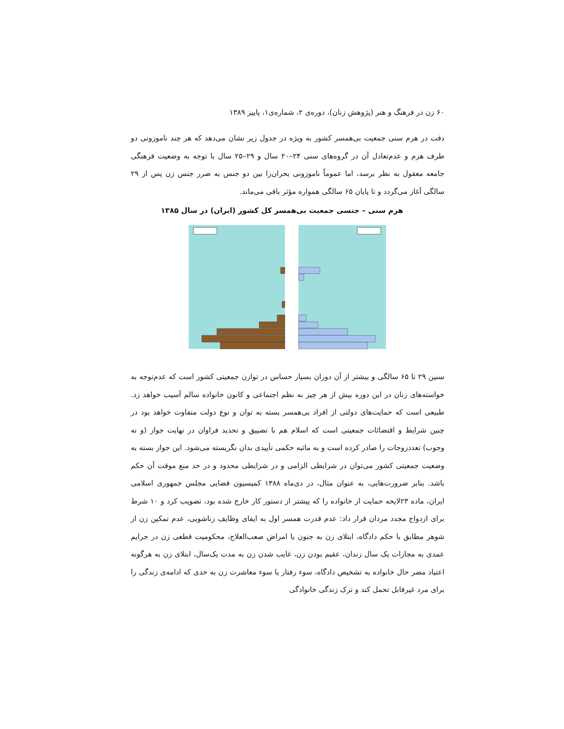۶۰ زن در فرهنگ و هنر (پژوهش زنان)، دوره‌ی ۲، شماره‌ی۱، پاییز ۱۳۸۹
دقت در هرم سنی جمعیت بی‌همسر کشور به ویژه در جدول زیر نشان می‌دهد که هر چند ناموزونی دو طرف هرم و عدم‌تعادل آن در گروه‌های سنی ۲۴–۲۰ سال و ۲۹–۲۵ سال با توجه به وضعیت فرهنگی جامعه معقول به نظر برسد، اما عموماً ناموزونی بحران‌زا بین دو جنس به ضرر جنس زن پس از ۲۹ سالگی آغاز می‌گردد و تا پایان ۶۵ سالگی همواره مؤثر باقی می‌ماند.
هرم سنی – جنسی جمعیت بی‌همسر کل کشور (ایران) در سال ۱۳۸۵
سنین ۲۹ تا ۶۵ سالگی و بیشتر از آن دوران بسیار حساس در توازن جمعیتی کشور است که عدم‌توجه به خواسته‌های زنان در این دوره بیش از هر چیز به نظم اجتماعی و کانون خانواده سالم آسیب خواهد زد. طبیعی است که حمایت‌های دولتی از افراد بی‌همسر بسته به توان و نوع دولت متفاوت خواهد بود در چنین شرایط و اقتضائات جمعیتی است که اسلام هم با تضییق و تحدید فراوان در نهایت جواز (و نه وجوب) تعددزوجات را صادر کرده است و به ماثبه حکمی تأییدی بدان نگریسته می‌شود. این جواز بسته به وضعیت جمعیتی کشور می‌توان در شرایطی الزامی و در شرایطی محدود و در حد منع موقت آن حکم باشد. بنابر ضرورت‌هایی، به عنوان مثال، در دی‌ماه ۱۳۸۸ کمیسیون قضایی مجلس جمهوری اسلامی ایران، ماده ۲۳لایحه حمایت از خانواده را که پیشتر از دستور کار خارج شده بود، تصویب کرد و ۱۰ شرط برای ازدواج مجدد مردان قرار داد: عدم قدرت همسر اول به ایفای وظایف زناشویی، عدم تمکین زن از شوهر مطابق با حکم دادگاه، ابتلای زن به جنون یا امراض صعب‌العلاج، محکومیت قطعی زن در جرایم عمدی به مجازات یک سال زندان، عقیم بودن زن، غایب شدن زن به مدت یک‌سال، ابتلای زن به هرگونه اعتیاد مضر حال خانواده به تشخیص دادگاه، سوء رفتار یا سوء معاشرت زن به حدی که ادامه‌ی زندگی را برای مرد غیرقابل تحمل کند و ترک زندگی خانوادگی